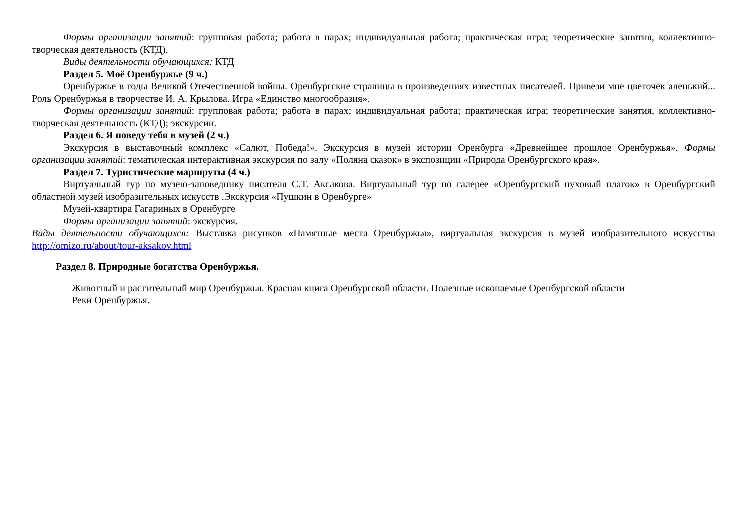Формы организации занятий: групповая работа; работа в парах; индивидуальная работа; практическая игра; теоретические занятия, коллективно-творческая деятельность (КТД).
Виды деятельности обучающихся: КТД
Раздел 5. Моё Оренбуржье (9 ч.)
Оренбуржье в годы Великой Отечественной войны. Оренбургские страницы в произведениях известных писателей. Привези мне цветочек аленький... Роль Оренбуржья в творчестве И. А. Крылова. Игра «Единство многообразия».
Формы организации занятий: групповая работа; работа в парах; индивидуальная работа; практическая игра; теоретические занятия, коллективно-творческая деятельность (КТД); экскурсии.
Раздел 6. Я поведу тебя в музей (2 ч.)
Экскурсия в выставочный комплекс «Салют, Победа!». Экскурсия в музей истории Оренбурга «Древнейшее прошлое Оренбуржья». Формы организации занятий: тематическая интерактивная экскурсия по залу «Поляна сказок» в экспозиции «Природа Оренбургского края».
Раздел 7. Туристические маршруты (4 ч.)
Виртуальный тур по музею-заповеднику писателя С.Т. Аксакова. Виртуальный тур по галерее «Оренбургский пуховый платок» в Оренбургский областной музей изобразительных искусств .Экскурсия «Пушкин в Оренбурге»
Музей-квартира Гагариных в Оренбурге
Формы организации занятий: экскурсия.
Виды деятельности обучающихся: Выставка рисунков «Памятные места Оренбуржья», виртуальная экскурсия в музей изобразительного искусства http://omizo.ru/about/tour-aksakov.html
Раздел 8. Природные богатства Оренбуржья.
Животный и растительный мир Оренбуржья. Красная книга Оренбургской области. Полезные ископаемые Оренбургской области
Реки Оренбуржья.